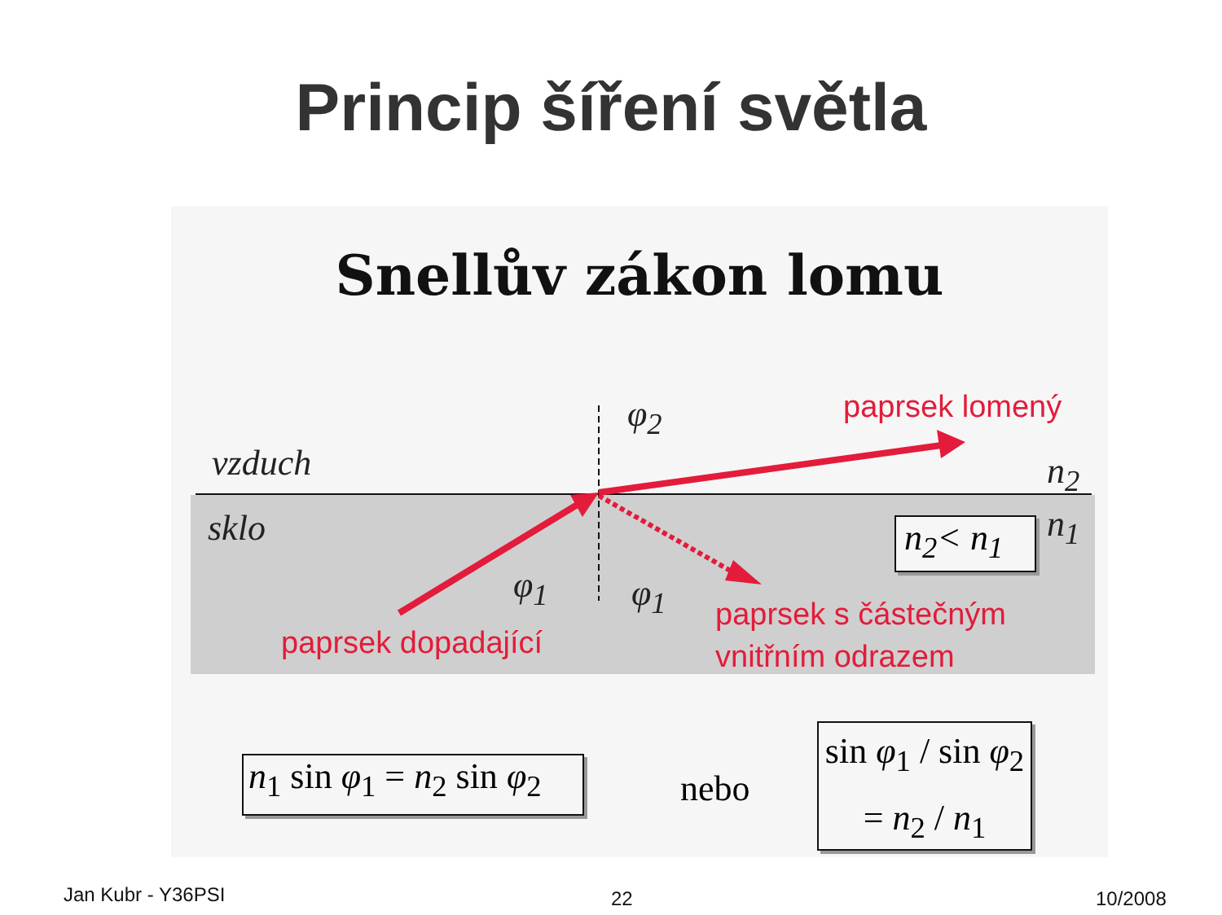Princip šíření světla
Snellův zákon lomu
vzduch
sklo
φ<sub>2</sub>
φ<sub>1</sub> φ<sub>1</sub>
n<sub>2</sub>
n<sub>1</sub>
n<sub>2</sub>< n<sub>1</sub>
paprsek lomený
paprsek dopadající
paprsek s částečným
vnitřním odrazem
n<sub>1</sub> sin φ<sub>1</sub> = n<sub>2</sub> sin φ<sub>2</sub>
nebo
sin φ<sub>1</sub> / sin φ<sub>2</sub> = n<sub>2</sub> / n<sub>1</sub>
Jan Kubr - Y36PSI 22 10/2008